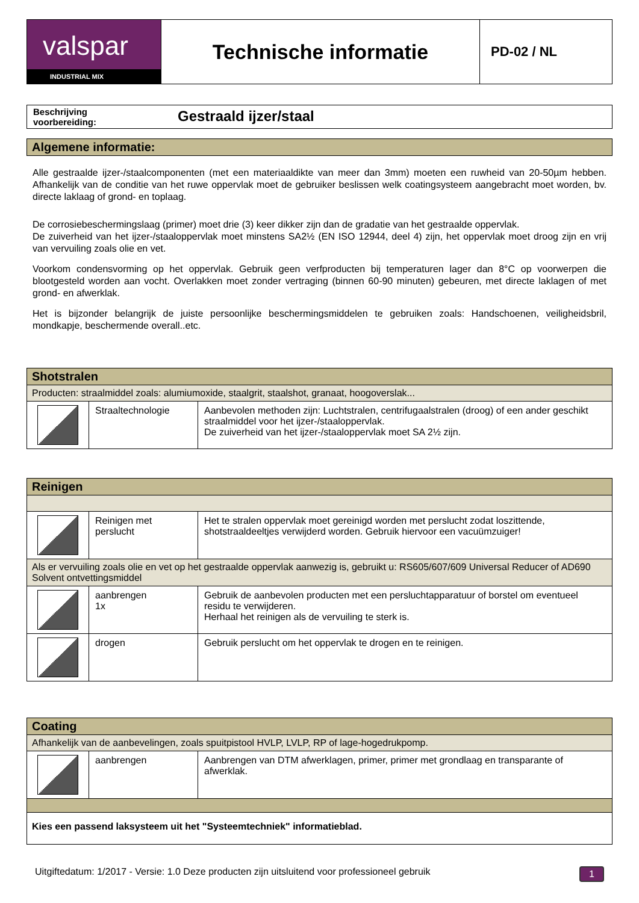| valspar INDUSTRIAL MIX | Technische informatie | PD-02 / NL |
| Beschrijving voorbereiding: | Gestraald ijzer/staal |
Algemene informatie:
Alle gestraalde ijzer-/staalcomponenten (met een materiaaldikte van meer dan 3mm) moeten een ruwheid van 20-50µm hebben. Afhankelijk van de conditie van het ruwe oppervlak moet de gebruiker beslissen welk coatingsysteem aangebracht moet worden, bv. directe laklaag of grond- en toplaag.
De corrosiebeschermingslaag (primer) moet drie (3) keer dikker zijn dan de gradatie van het gestraalde oppervlak.
De zuiverheid van het ijzer-/staaloppervlak moet minstens SA2½ (EN ISO 12944, deel 4) zijn, het oppervlak moet droog zijn en vrij van vervuiling zoals olie en vet.
Voorkom condensvorming op het oppervlak. Gebruik geen verfproducten bij temperaturen lager dan 8°C op voorwerpen die blootgesteld worden aan vocht. Overlakken moet zonder vertraging (binnen 60-90 minuten) gebeuren, met directe laklagen of met grond- en afwerklak.
Het is bijzonder belangrijk de juiste persoonlijke beschermingsmiddelen te gebruiken zoals: Handschoenen, veiligheidsbril, mondkapje, beschermende overall..etc.
| Shotstralen | | |
| Producten: straalmiddel zoals: alumiumoxide, staalgrit, staalshot, granaat, hoogoverslak... | | |
| | Straaltechnologie | Aanbevolen methoden zijn: Luchtstralen, centrifugaalstralen (droog) of een ander geschikt straalmiddel voor het ijzer-/staaloppervlak. De zuiverheid van het ijzer-/staaloppervlak moet SA 2½ zijn. |
| Reinigen | | |
| | Reinigen met perslucht | Het te stralen oppervlak moet gereinigd worden met perslucht zodat loszittende, shotstraaldeeltjes verwijderd worden. Gebruik hiervoor een vacuümzuiger! |
| Als er vervuiling zoals olie en vet op het gestraalde oppervlak aanwezig is, gebruikt u: RS605/607/609 Universal Reducer of AD690 Solvent ontvettingsmiddel | | |
| | aanbrengen 1x | Gebruik de aanbevolen producten met een persluchtapparatuur of borstel om eventueel residu te verwijderen. Herhaal het reinigen als de vervuiling te sterk is. |
| | drogen | Gebruik perslucht om het oppervlak te drogen en te reinigen. |
| Coating | | |
| Afhankelijk van de aanbevelingen, zoals spuitpistool HVLP, LVLP, RP of lage-hogedrukpomp. | | |
| | aanbrengen | Aanbrengen van DTM afwerklagen, primer, primer met grondlaag en transparante of afwerklak. |
| Kies een passend laksysteem uit het "Systeemtechniek" informatieblad. | | |
Uitgiftedatum: 1/2017 - Versie: 1.0 Deze producten zijn uitsluitend voor professioneel gebruik 1